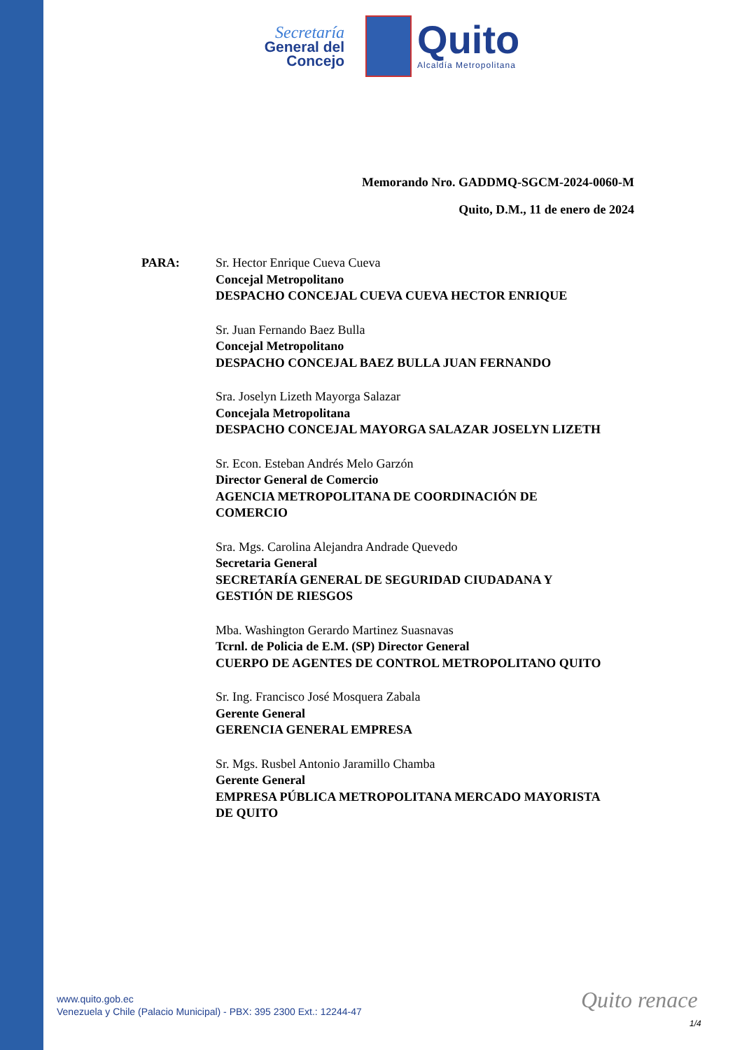Secretaría
General del
Concejo
Quito
Alcaldía Metropolitana
Memorando Nro. GADDMQ-SGCM-2024-0060-M
Quito, D.M., 11 de enero de 2024
PARA: Sr. Hector Enrique Cueva Cueva
Concejal Metropolitano
DESPACHO CONCEJAL CUEVA CUEVA HECTOR ENRIQUE
Sr. Juan Fernando Baez Bulla
Concejal Metropolitano
DESPACHO CONCEJAL BAEZ BULLA JUAN FERNANDO
Sra. Joselyn Lizeth Mayorga Salazar
Concejala Metropolitana
DESPACHO CONCEJAL MAYORGA SALAZAR JOSELYN LIZETH
Sr. Econ. Esteban Andrés Melo Garzón
Director General de Comercio
AGENCIA METROPOLITANA DE COORDINACIÓN DE COMERCIO
Sra. Mgs. Carolina Alejandra Andrade Quevedo
Secretaria General
SECRETARÍA GENERAL DE SEGURIDAD CIUDADANA Y GESTIÓN DE RIESGOS
Mba. Washington Gerardo Martinez Suasnavas
Tcrnl. de Policia de E.M. (SP) Director General
CUERPO DE AGENTES DE CONTROL METROPOLITANO QUITO
Sr. Ing. Francisco José Mosquera Zabala
Gerente General
GERENCIA GENERAL EMPRESA
Sr. Mgs. Rusbel Antonio Jaramillo Chamba
Gerente General
EMPRESA PÚBLICA METROPOLITANA MERCADO MAYORISTA DE QUITO
www.quito.gob.ec
Venezuela y Chile (Palacio Municipal) - PBX: 395 2300 Ext.: 12244-47
Quito renace
1/4